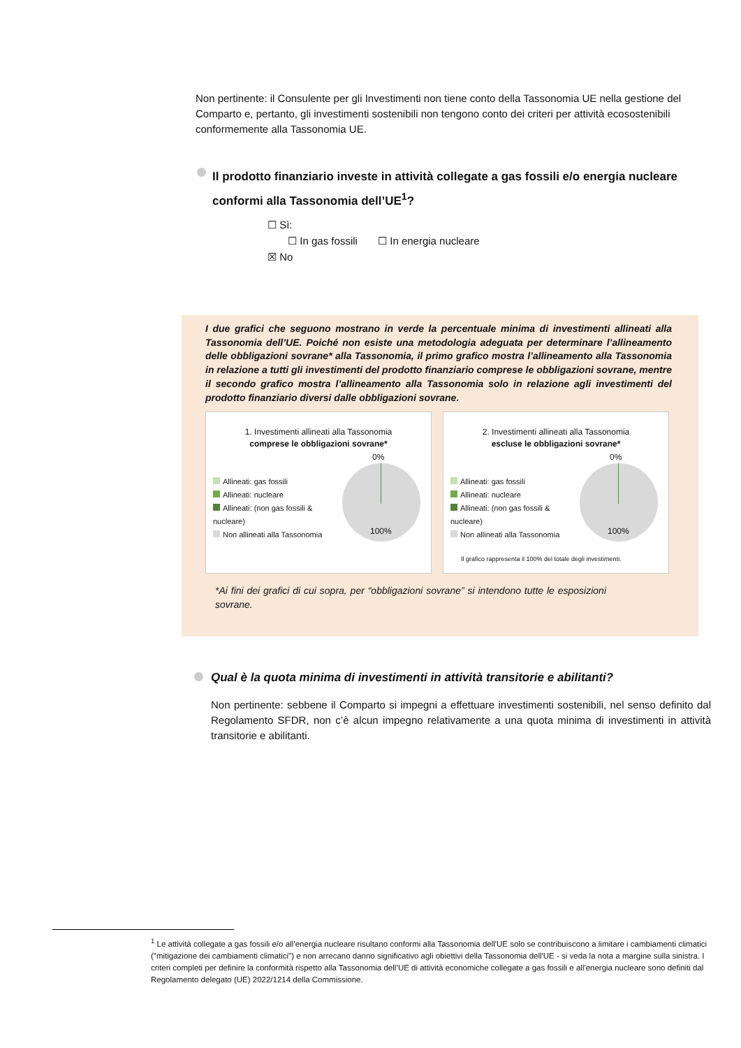Non pertinente: il Consulente per gli Investimenti non tiene conto della Tassonomia UE nella gestione del Comparto e, pertanto, gli investimenti sostenibili non tengono conto dei criteri per attività ecosostenibili conformemente alla Tassonomia UE.
Il prodotto finanziario investe in attività collegate a gas fossili e/o energia nucleare conformi alla Tassonomia dell’UE<sup>1</sup>?
☐ Sì:
☐ In gas fossili ☐ In energia nucleare
☒ No
I due grafici che seguono mostrano in verde la percentuale minima di investimenti allineati alla Tassonomia dell’UE. Poiché non esiste una metodologia adeguata per determinare l’allineamento delle obbligazioni sovrane* alla Tassonomia, il primo grafico mostra l’allineamento alla Tassonomia in relazione a tutti gli investimenti del prodotto finanziario comprese le obbligazioni sovrane, mentre il secondo grafico mostra l’allineamento alla Tassonomia solo in relazione agli investimenti del prodotto finanziario diversi dalle obbligazioni sovrane.
1. Investimenti allineati alla Tassonomia
comprese le obbligazioni sovrane*
Allineati: gas fossili
Allineati: nucleare
Allineati: (non gas fossili &
nucleare)
Non allineati alla Tassonomia
0%
100%
2. Investimenti allineati alla Tassonomia
escluse le obbligazioni sovrane*
Allineati: gas fossili
Allineati: nucleare
Allineati: (non gas fossili &
nucleare)
Non allineati alla Tassonomia
0%
100%
Il grafico rappresenta il 100% del totale degli investimenti.
*Ai fini dei grafici di cui sopra, per “obbligazioni sovrane” si intendono tutte le esposizioni sovrane.
Qual è la quota minima di investimenti in attività transitorie e abilitanti?
Non pertinente: sebbene il Comparto si impegni a effettuare investimenti sostenibili, nel senso definito dal Regolamento SFDR, non c’è alcun impegno relativamente a una quota minima di investimenti in attività transitorie e abilitanti.
<sup>1</sup> Le attività collegate a gas fossili e/o all’energia nucleare risultano conformi alla Tassonomia dell'UE solo se contribuiscono a limitare i cambiamenti climatici ("mitigazione dei cambiamenti climatici") e non arrecano danno significativo agli obiettivi della Tassonomia dell'UE - si veda la nota a margine sulla sinistra. I criteri completi per definire la conformità rispetto alla Tassonomia dell’UE di attività economiche collegate a gas fossili e all'energia nucleare sono definiti dal Regolamento delegato (UE) 2022/1214 della Commissione.